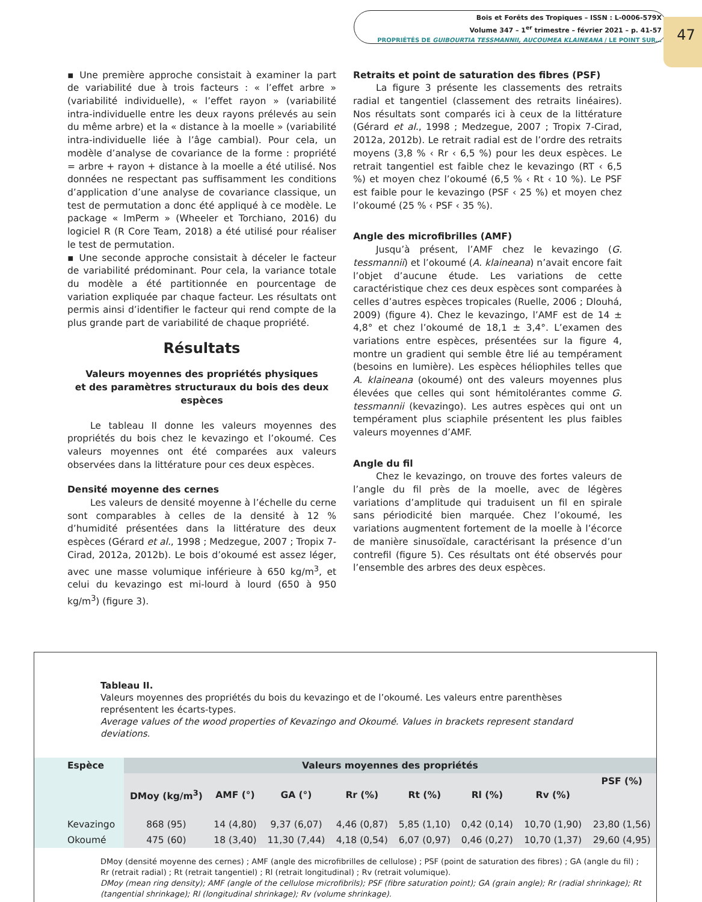Bois et Forêts des Tropiques – ISSN : L-0006-579X
Volume 347 – 1<sup>er</sup> trimestre – février 2021 – p. 41-57
PROPRIÉTÉS DE GUIBOURTIA TESSMANNII, AUCOUMEA KLAINEANA / LE POINT SUR…
47
▪ Une première approche consistait à examiner la part de variabilité due à trois facteurs : « l’effet arbre » (variabilité individuelle), « l’effet rayon » (variabilité intra-individuelle entre les deux rayons prélevés au sein du même arbre) et la « distance à la moelle » (variabilité intra-individuelle liée à l’âge cambial). Pour cela, un modèle d’analyse de covariance de la forme : propriété = arbre + rayon + distance à la moelle a été utilisé. Nos données ne respectant pas suffisamment les conditions d’application d’une analyse de covariance classique, un test de permutation a donc été appliqué à ce modèle. Le package « lmPerm » (Wheeler et Torchiano, 2016) du logiciel R (R Core Team, 2018) a été utilisé pour réaliser le test de permutation.
▪ Une seconde approche consistait à déceler le facteur de variabilité prédominant. Pour cela, la variance totale du modèle a été partitionnée en pourcentage de variation expliquée par chaque facteur. Les résultats ont permis ainsi d’identifier le facteur qui rend compte de la plus grande part de variabilité de chaque propriété.
Résultats
Valeurs moyennes des propriétés physiques
et des paramètres structuraux du bois des deux espèces
Le tableau II donne les valeurs moyennes des propriétés du bois chez le kevazingo et l’okoumé. Ces valeurs moyennes ont été comparées aux valeurs observées dans la littérature pour ces deux espèces.
Densité moyenne des cernes
Les valeurs de densité moyenne à l’échelle du cerne sont comparables à celles de la densité à 12 % d’humidité présentées dans la littérature des deux espèces (Gérard et al., 1998 ; Medzegue, 2007 ; Tropix 7-Cirad, 2012a, 2012b). Le bois d’okoumé est assez léger, avec une masse volumique inférieure à 650 kg/m<sup>3</sup>, et celui du kevazingo est mi-lourd à lourd (650 à 950 kg/m<sup>3</sup>) (figure 3).
Retraits et point de saturation des fibres (PSF)
La figure 3 présente les classements des retraits radial et tangentiel (classement des retraits linéaires). Nos résultats sont comparés ici à ceux de la littérature (Gérard et al., 1998 ; Medzegue, 2007 ; Tropix 7-Cirad, 2012a, 2012b). Le retrait radial est de l’ordre des retraits moyens (3,8 % ‹ Rr ‹ 6,5 %) pour les deux espèces. Le retrait tangentiel est faible chez le kevazingo (RT ‹ 6,5 %) et moyen chez l’okoumé (6,5 % ‹ Rt ‹ 10 %). Le PSF est faible pour le kevazingo (PSF ‹ 25 %) et moyen chez l’okoumé (25 % ‹ PSF ‹ 35 %).
Angle des microfibrilles (AMF)
Jusqu’à présent, l’AMF chez le kevazingo (G. tessmannii) et l’okoumé (A. klaineana) n’avait encore fait l’objet d’aucune étude. Les variations de cette caractéristique chez ces deux espèces sont comparées à celles d’autres espèces tropicales (Ruelle, 2006 ; Dlouhá, 2009) (figure 4). Chez le kevazingo, l’AMF est de 14 ± 4,8° et chez l’okoumé de 18,1 ± 3,4°. L’examen des variations entre espèces, présentées sur la figure 4, montre un gradient qui semble être lié au tempérament (besoins en lumière). Les espèces héliophiles telles que A. klaineana (okoumé) ont des valeurs moyennes plus élevées que celles qui sont hémitolérantes comme G. tessmannii (kevazingo). Les autres espèces qui ont un tempérament plus sciaphile présentent les plus faibles valeurs moyennes d’AMF.
Angle du fil
Chez le kevazingo, on trouve des fortes valeurs de l’angle du fil près de la moelle, avec de légères variations d’amplitude qui traduisent un fil en spirale sans périodicité bien marquée. Chez l’okoumé, les variations augmentent fortement de la moelle à l’écorce de manière sinusoïdale, caractérisant la présence d’un contrefil (figure 5). Ces résultats ont été observés pour l’ensemble des arbres des deux espèces.
Tableau II.
Valeurs moyennes des propriétés du bois du kevazingo et de l’okoumé. Les valeurs entre parenthèses représentent les écarts-types.
Average values of the wood properties of Kevazingo and Okoumé. Values in brackets represent standard deviations.
| Espèce | Valeurs moyennes des propriétés | | | | | | | |
| --- | --- | --- | --- | --- | --- | --- | --- | --- |
| | DMoy (kg/m<sup>3</sup>) | AMF (°) | GA (°) | Rr (%) | Rt (%) | Rl (%) | Rv (%) | PSF (%) |
| Kevazingo | 868 (95) | 14 (4,80) | 9,37 (6,07) | 4,46 (0,87) | 5,85 (1,10) | 0,42 (0,14) | 10,70 (1,90) | 23,80 (1,56) |
| Okoumé | 475 (60) | 18 (3,40) | 11,30 (7,44) | 4,18 (0,54) | 6,07 (0,97) | 0,46 (0,27) | 10,70 (1,37) | 29,60 (4,95) |
DMoy (densité moyenne des cernes) ; AMF (angle des microfibrilles de cellulose) ; PSF (point de saturation des fibres) ; GA (angle du fil) ; Rr (retrait radial) ; Rt (retrait tangentiel) ; Rl (retrait longitudinal) ; Rv (retrait volumique).
DMoy (mean ring density); AMF (angle of the cellulose microfibrils); PSF (fibre saturation point); GA (grain angle); Rr (radial shrinkage); Rt (tangential shrinkage); Rl (longitudinal shrinkage); Rv (volume shrinkage).